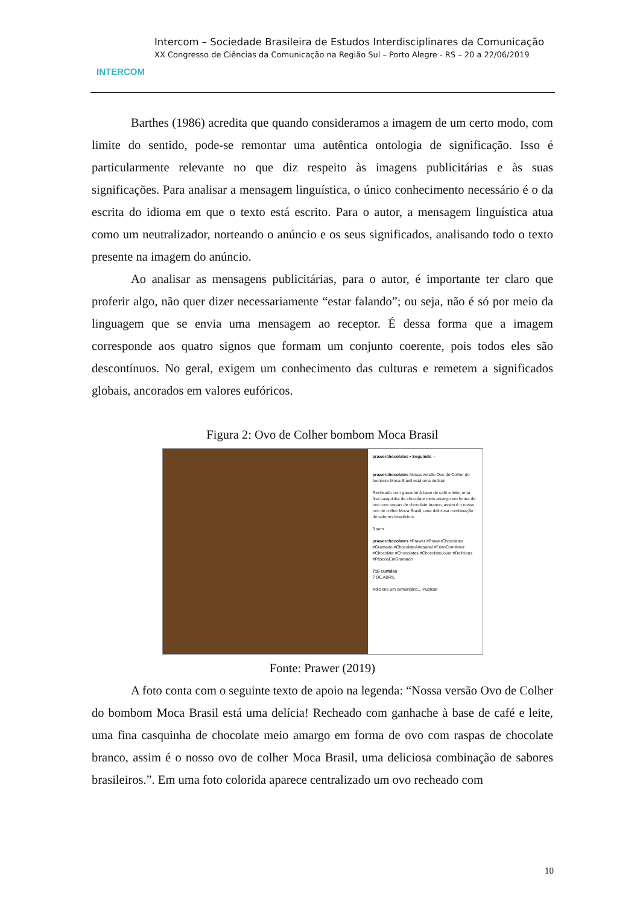INTERCOM
Intercom – Sociedade Brasileira de Estudos Interdisciplinares da Comunicação
XX Congresso de Ciências da Comunicação na Região Sul – Porto Alegre - RS – 20 a 22/06/2019
Barthes (1986) acredita que quando consideramos a imagem de um certo modo, com limite do sentido, pode-se remontar uma autêntica ontologia de significação. Isso é particularmente relevante no que diz respeito às imagens publicitárias e às suas significações. Para analisar a mensagem linguística, o único conhecimento necessário é o da escrita do idioma em que o texto está escrito. Para o autor, a mensagem linguística atua como um neutralizador, norteando o anúncio e os seus significados, analisando todo o texto presente na imagem do anúncio.
Ao analisar as mensagens publicitárias, para o autor, é importante ter claro que proferir algo, não quer dizer necessariamente “estar falando”; ou seja, não é só por meio da linguagem que se envia uma mensagem ao receptor. É dessa forma que a imagem corresponde aos quatro signos que formam um conjunto coerente, pois todos eles são descontínuos. No geral, exigem um conhecimento das culturas e remetem a significados globais, ancorados em valores eufóricos.
Figura 2: Ovo de Colher bombom Moca Brasil
prawerchocolates • Seguindo ···
prawerchocolates Nossa versão Ovo de Colher do bombom Moca Brasil está uma delícia!
.
Recheado com ganache à base de café e leite, uma fina casquinha de chocolate meio amargo em forma de ovo com raspas de chocolate branco, assim é o nosso ovo de colher Moca Brasil, uma deliciosa combinação de sabores brasileiros.
3 sem
prawerchocolates #Prawer #PrawerChocolates #Gramado #ChocolateArtesanal #FeitoComAmor #Chocolate #Chocolates #ChocolateLover #Delicious #PáscoaEmGramado
716 curtidas
7 DE ABRIL
Adicione um comentário... Publicar
Fonte: Prawer (2019)
A foto conta com o seguinte texto de apoio na legenda: “Nossa versão Ovo de Colher do bombom Moca Brasil está uma delícia! Recheado com ganhache à base de café e leite, uma fina casquinha de chocolate meio amargo em forma de ovo com raspas de chocolate branco, assim é o nosso ovo de colher Moca Brasil, uma deliciosa combinação de sabores brasileiros.”. Em uma foto colorida aparece centralizado um ovo recheado com
10